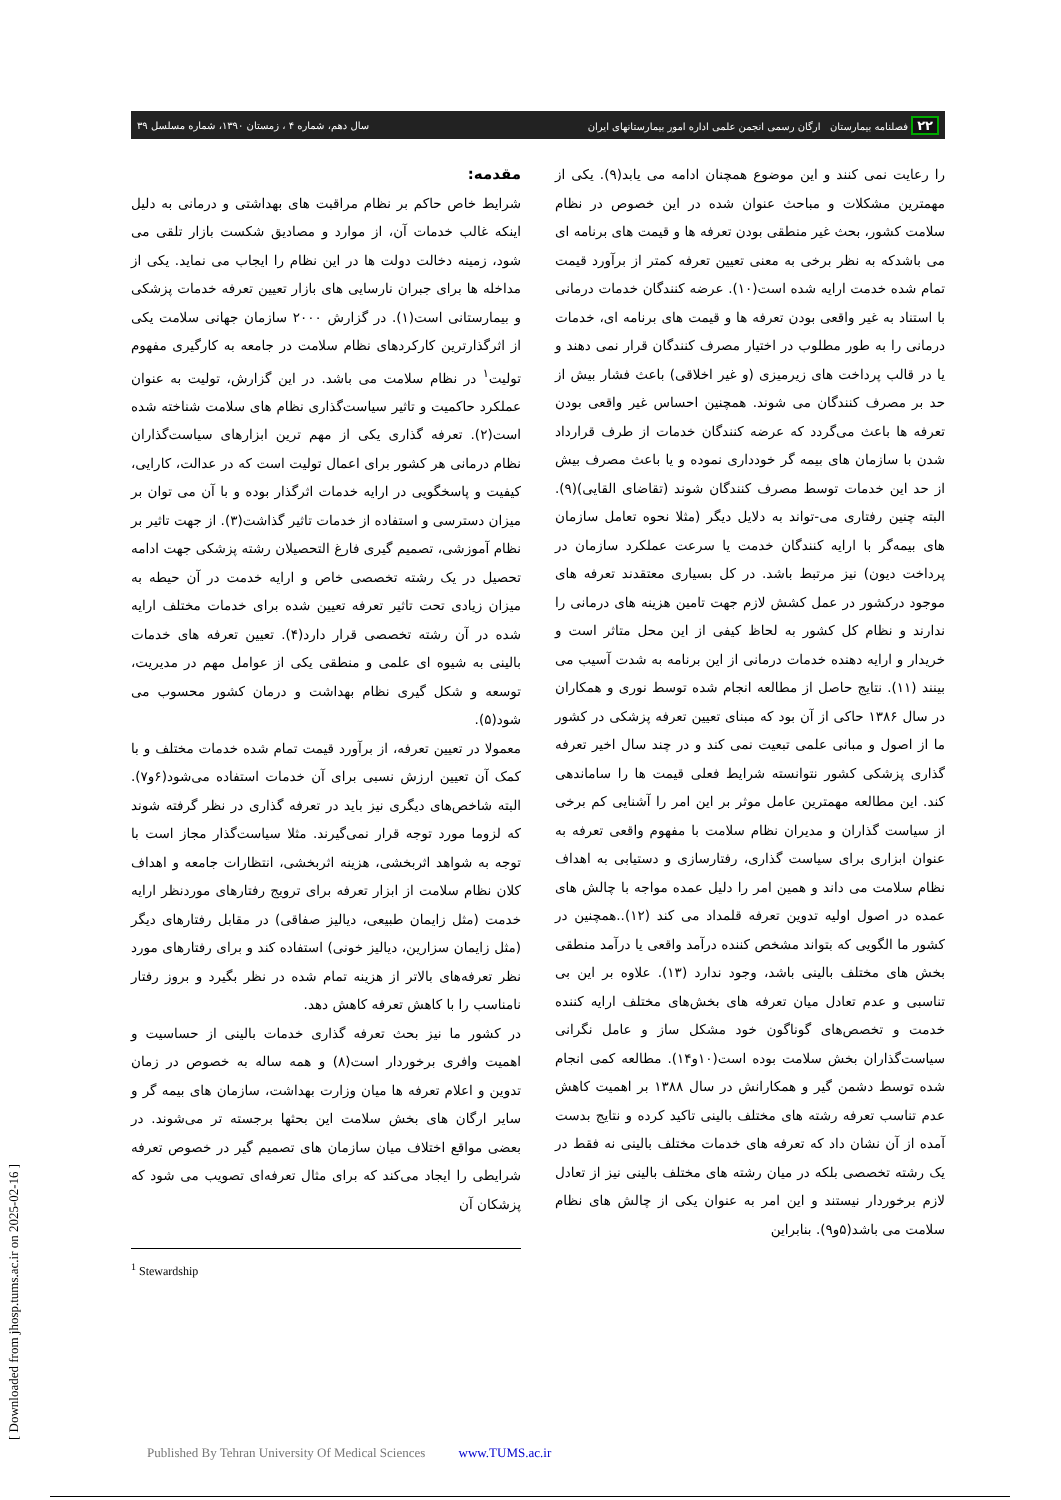۲۲ فصلنامه بیمارستان ارگان رسمی انجمن علمی اداره امور بیمارستانهای ایران سال دهم، شماره ۴ ، زمستان ۱۳۹۰، شماره مسلسل ۳۹
مقدمه:
شرایط خاص حاکم بر نظام مراقبت های بهداشتی و درمانی به دلیل اینکه غالب خدمات آن، از موارد و مصادیق شکست بازار تلقی می شود، زمینه دخالت دولت ها در این نظام را ایجاب می نماید. یکی از مداخله ها برای جبران نارسایی های بازار تعیین تعرفه خدمات پزشکی و بیمارستانی است(۱). در گزارش ۲۰۰۰ سازمان جهانی سلامت یکی از اثرگذارترین کارکردهای نظام سلامت در جامعه به کارگیری مفهوم تولیت<sup>۱</sup> در نظام سلامت می باشد. در این گزارش، تولیت به عنوان عملکرد حاکمیت و تاثیر سیاست‌گذاری نظام های سلامت شناخته شده است(۲). تعرفه گذاری یکی از مهم ترین ابزارهای سیاست‌گذاران نظام درمانی هر کشور برای اعمال تولیت است که در عدالت، کارایی، کیفیت و پاسخگویی در ارایه خدمات اثرگذار بوده و با آن می توان بر میزان دسترسی و استفاده از خدمات تاثیر گذاشت(۳). از جهت تاثیر بر نظام آموزشی، تصمیم گیری فارغ التحصیلان رشته پزشکی جهت ادامه تحصیل در یک رشته تخصصی خاص و ارایه خدمت در آن حیطه به میزان زیادی تحت تاثیر تعرفه تعیین شده برای خدمات مختلف ارایه شده در آن رشته تخصصی قرار دارد(۴). تعیین تعرفه های خدمات بالینی به شیوه ای علمی و منطقی یکی از عوامل مهم در مدیریت، توسعه و شکل گیری نظام بهداشت و درمان کشور محسوب می شود(۵).
معمولا در تعیین تعرفه، از برآورد قیمت تمام شده خدمات مختلف و با کمک آن تعیین ارزش نسبی برای آن خدمات استفاده می‌شود(۶و۷). البته شاخص‌های دیگری نیز باید در تعرفه گذاری در نظر گرفته شوند که لزوما مورد توجه قرار نمی‌گیرند. مثلا سیاست‌گذار مجاز است با توجه به شواهد اثربخشی، هزینه اثربخشی، انتظارات جامعه و اهداف کلان نظام سلامت از ابزار تعرفه برای ترویج رفتارهای موردنظر ارایه خدمت (مثل زایمان طبیعی، دیالیز صفاقی) در مقابل رفتارهای دیگر (مثل زایمان سزارین، دیالیز خونی) استفاده کند و برای رفتارهای مورد نظر تعرفه‌های بالاتر از هزینه تمام شده در نظر بگیرد و بروز رفتار نامناسب را با کاهش تعرفه کاهش دهد.
در کشور ما نیز بحث تعرفه گذاری خدمات بالینی از حساسیت و اهمیت وافری برخوردار است(۸) و همه ساله به خصوص در زمان تدوین و اعلام تعرفه ها میان وزارت بهداشت، سازمان های بیمه گر و سایر ارگان های بخش سلامت این بحثها برجسته تر می‌شوند. در بعضی مواقع اختلاف میان سازمان های تصمیم گیر در خصوص تعرفه شرایطی را ایجاد می‌کند که برای مثال تعرفه‌ای تصویب می شود که پزشکان آن
<sup>1</sup> Stewardship
را رعایت نمی کنند و این موضوع همچنان ادامه می یابد(۹). یکی از مهمترین مشکلات و مباحث عنوان شده در این خصوص در نظام سلامت کشور، بحث غیر منطقی بودن تعرفه ها و قیمت های برنامه ای می باشدکه به نظر برخی به معنی تعیین تعرفه کمتر از برآورد قیمت تمام شده خدمت ارایه شده است(۱۰). عرضه کنندگان خدمات درمانی با استناد به غیر واقعی بودن تعرفه ها و قیمت های برنامه ای، خدمات درمانی را به طور مطلوب در اختیار مصرف کنندگان قرار نمی دهند و یا در قالب پرداخت های زیرمیزی (و غیر اخلاقی) باعث فشار بیش از حد بر مصرف کنندگان می شوند. همچنین احساس غیر واقعی بودن تعرفه ها باعث می‌گردد که عرضه کنندگان خدمات از طرف قرارداد شدن با سازمان های بیمه گر خودداری نموده و یا باعث مصرف بیش از حد این خدمات توسط مصرف کنندگان شوند (تقاضای القایی)(۹). البته چنین رفتاری می-تواند به دلایل دیگر (مثلا نحوه تعامل سازمان های بیمه‌گر با ارایه کنندگان خدمت یا سرعت عملکرد سازمان در پرداخت دیون) نیز مرتبط باشد. در کل بسیاری معتقدند تعرفه های موجود درکشور در عمل کشش لازم جهت تامین هزینه های درمانی را ندارند و نظام کل کشور به لحاظ کیفی از این محل متاثر است و خریدار و ارایه دهنده خدمات درمانی از این برنامه به شدت آسیب می بینند (۱۱). نتایج حاصل از مطالعه انجام شده توسط نوری و همکاران در سال ۱۳۸۶ حاکی از آن بود که مبنای تعیین تعرفه پزشکی در کشور ما از اصول و مبانی علمی تبعیت نمی کند و در چند سال اخیر تعرفه گذاری پزشکی کشور نتوانسته شرایط فعلی قیمت ها را ساماندهی کند. این مطالعه مهمترین عامل موثر بر این امر را آشنایی کم برخی از سیاست گذاران و مدیران نظام سلامت با مفهوم واقعی تعرفه به عنوان ابزاری برای سیاست گذاری، رفتارسازی و دستیابی به اهداف نظام سلامت می داند و همین امر را دلیل عمده مواجه با چالش های عمده در اصول اولیه تدوین تعرفه قلمداد می کند (۱۲)..همچنین در کشور ما الگویی که بتواند مشخص کننده درآمد واقعی یا درآمد منطقی بخش های مختلف بالینی باشد، وجود ندارد (۱۳). علاوه بر این بی تناسبی و عدم تعادل میان تعرفه های بخش‌های مختلف ارایه کننده خدمت و تخصص‌های گوناگون خود مشکل ساز و عامل نگرانی سیاست‌گذاران بخش سلامت بوده است(۱۰و۱۴). مطالعه کمی انجام شده توسط دشمن گیر و همکارانش در سال ۱۳۸۸ بر اهمیت کاهش عدم تناسب تعرفه رشته های مختلف بالینی تاکید کرده و نتایج بدست آمده از آن نشان داد که تعرفه های خدمات مختلف بالینی نه فقط در یک رشته تخصصی بلکه در میان رشته های مختلف بالینی نیز از تعادل لازم برخوردار نیستند و این امر به عنوان یکی از چالش های نظام سلامت می باشد(۵و۹). بنابراین
[ Downloaded from jhosp.tums.ac.ir on 2025-02-16 ]
Published By Tehran University Of Medical Sciences www.TUMS.ac.ir